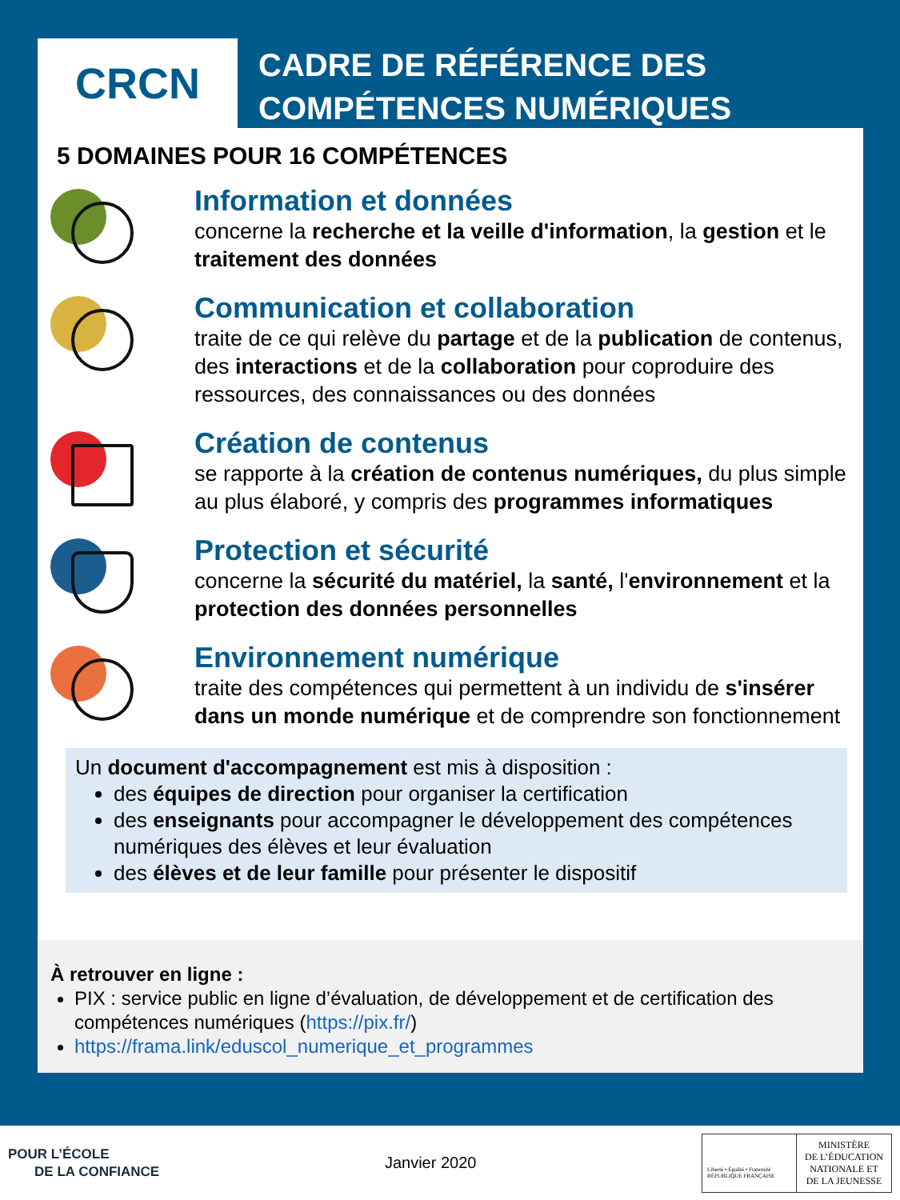CRCN
CADRE DE RÉFÉRENCE DES
COMPÉTENCES NUMÉRIQUES
5 DOMAINES POUR 16 COMPÉTENCES
Information et données
concerne la recherche et la veille d'information, la gestion et le traitement des données
Communication et collaboration
traite de ce qui relève du partage et de la publication de contenus, des interactions et de la collaboration pour coproduire des ressources, des connaissances ou des données
Création de contenus
se rapporte à la création de contenus numériques, du plus simple au plus élaboré, y compris des programmes informatiques
Protection et sécurité
concerne la sécurité du matériel, la santé, l'environnement et la protection des données personnelles
Environnement numérique
traite des compétences qui permettent à un individu de s'insérer dans un monde numérique et de comprendre son fonctionnement
Un document d'accompagnement est mis à disposition :
des équipes de direction pour organiser la certification
des enseignants pour accompagner le développement des compétences numériques des élèves et leur évaluation
des élèves et de leur famille pour présenter le dispositif
À retrouver en ligne :
PIX : service public en ligne d’évaluation, de développement et de certification des compétences numériques (https://pix.fr/)
https://frama.link/eduscol_numerique_et_programmes
POUR L’ÉCOLE
DE LA CONFIANCE
Janvier 2020
Liberté • Égalité • Fraternité
RÉPUBLIQUE FRANÇAISE
MINISTÈRE
DE L’ÉDUCATION
NATIONALE ET
DE LA JEUNESSE